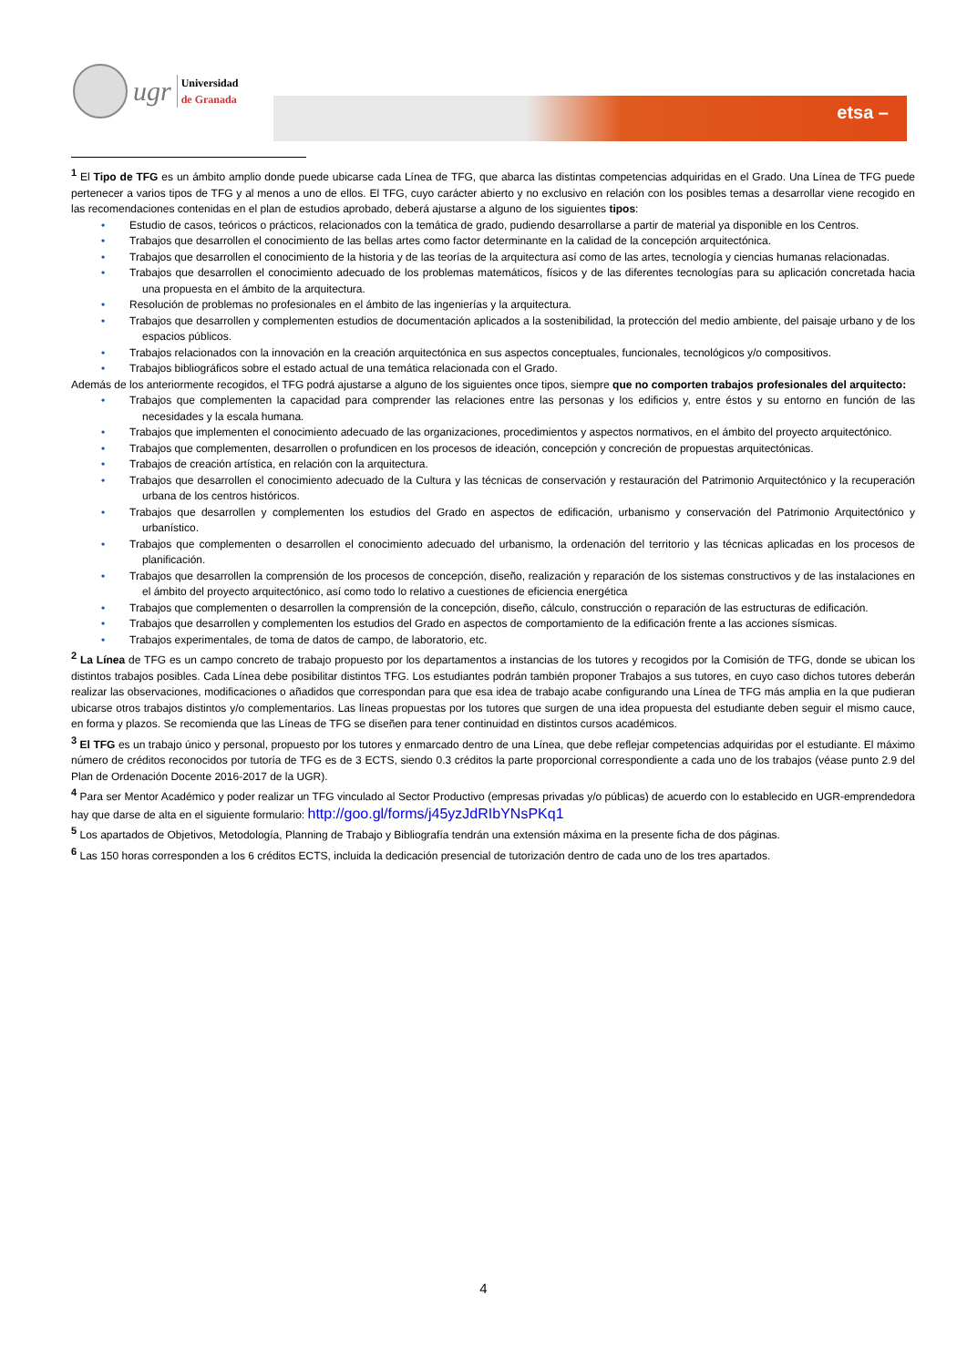ugr
Universidad
de Granada
etsa –
<sup>1</sup> El Tipo de TFG es un ámbito amplio donde puede ubicarse cada Línea de TFG, que abarca las distintas competencias adquiridas en el Grado. Una Línea de TFG puede pertenecer a varios tipos de TFG y al menos a uno de ellos. El TFG, cuyo carácter abierto y no exclusivo en relación con los posibles temas a desarrollar viene recogido en las recomendaciones contenidas en el plan de estudios aprobado, deberá ajustarse a alguno de los siguientes tipos:
• Estudio de casos, teóricos o prácticos, relacionados con la temática de grado, pudiendo desarrollarse a partir de material ya disponible en los Centros.
• Trabajos que desarrollen el conocimiento de las bellas artes como factor determinante en la calidad de la concepción arquitectónica.
• Trabajos que desarrollen el conocimiento de la historia y de las teorías de la arquitectura así como de las artes, tecnología y ciencias humanas relacionadas.
• Trabajos que desarrollen el conocimiento adecuado de los problemas matemáticos, físicos y de las diferentes tecnologías para su aplicación concretada hacia una propuesta en el ámbito de la arquitectura.
• Resolución de problemas no profesionales en el ámbito de las ingenierías y la arquitectura.
• Trabajos que desarrollen y complementen estudios de documentación aplicados a la sostenibilidad, la protección del medio ambiente, del paisaje urbano y de los espacios públicos.
• Trabajos relacionados con la innovación en la creación arquitectónica en sus aspectos conceptuales, funcionales, tecnológicos y/o compositivos.
• Trabajos bibliográficos sobre el estado actual de una temática relacionada con el Grado.
Además de los anteriormente recogidos, el TFG podrá ajustarse a alguno de los siguientes once tipos, siempre que no comporten trabajos profesionales del arquitecto:
• Trabajos que complementen la capacidad para comprender las relaciones entre las personas y los edificios y, entre éstos y su entorno en función de las necesidades y la escala humana.
• Trabajos que implementen el conocimiento adecuado de las organizaciones, procedimientos y aspectos normativos, en el ámbito del proyecto arquitectónico.
• Trabajos que complementen, desarrollen o profundicen en los procesos de ideación, concepción y concreción de propuestas arquitectónicas.
• Trabajos de creación artística, en relación con la arquitectura.
• Trabajos que desarrollen el conocimiento adecuado de la Cultura y las técnicas de conservación y restauración del Patrimonio Arquitectónico y la recuperación urbana de los centros históricos.
• Trabajos que desarrollen y complementen los estudios del Grado en aspectos de edificación, urbanismo y conservación del Patrimonio Arquitectónico y urbanístico.
• Trabajos que complementen o desarrollen el conocimiento adecuado del urbanismo, la ordenación del territorio y las técnicas aplicadas en los procesos de planificación.
• Trabajos que desarrollen la comprensión de los procesos de concepción, diseño, realización y reparación de los sistemas constructivos y de las instalaciones en el ámbito del proyecto arquitectónico, así como todo lo relativo a cuestiones de eficiencia energética
• Trabajos que complementen o desarrollen la comprensión de la concepción, diseño, cálculo, construcción o reparación de las estructuras de edificación.
• Trabajos que desarrollen y complementen los estudios del Grado en aspectos de comportamiento de la edificación frente a las acciones sísmicas.
• Trabajos experimentales, de toma de datos de campo, de laboratorio, etc.
<sup>2</sup> La Línea de TFG es un campo concreto de trabajo propuesto por los departamentos a instancias de los tutores y recogidos por la Comisión de TFG, donde se ubican los distintos trabajos posibles. Cada Línea debe posibilitar distintos TFG. Los estudiantes podrán también proponer Trabajos a sus tutores, en cuyo caso dichos tutores deberán realizar las observaciones, modificaciones o añadidos que correspondan para que esa idea de trabajo acabe configurando una Línea de TFG más amplia en la que pudieran ubicarse otros trabajos distintos y/o complementarios. Las líneas propuestas por los tutores que surgen de una idea propuesta del estudiante deben seguir el mismo cauce, en forma y plazos. Se recomienda que las Líneas de TFG se diseñen para tener continuidad en distintos cursos académicos.
<sup>3</sup> El TFG es un trabajo único y personal, propuesto por los tutores y enmarcado dentro de una Línea, que debe reflejar competencias adquiridas por el estudiante. El máximo número de créditos reconocidos por tutoría de TFG es de 3 ECTS, siendo 0.3 créditos la parte proporcional correspondiente a cada uno de los trabajos (véase punto 2.9 del Plan de Ordenación Docente 2016-2017 de la UGR).
<sup>4</sup> Para ser Mentor Académico y poder realizar un TFG vinculado al Sector Productivo (empresas privadas y/o públicas) de acuerdo con lo establecido en UGR-emprendedora hay que darse de alta en el siguiente formulario: http://goo.gl/forms/j45yzJdRIbYNsPKq1
<sup>5</sup> Los apartados de Objetivos, Metodología, Planning de Trabajo y Bibliografía tendrán una extensión máxima en la presente ficha de dos páginas.
<sup>6</sup> Las 150 horas corresponden a los 6 créditos ECTS, incluida la dedicación presencial de tutorización dentro de cada uno de los tres apartados.
4